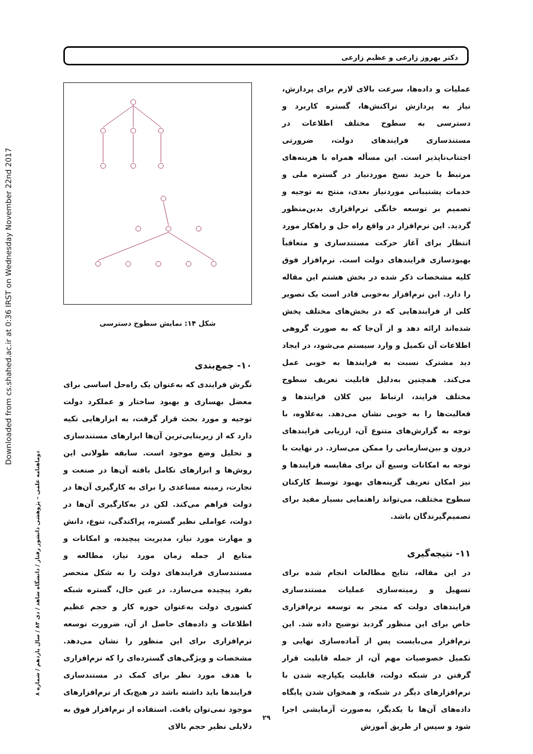Downloaded from cs.shahed.ac.ir at 0:36 IRST on Wednesday November 22nd 2017
دوماهنامه علمی – پژوهشی دانشور رفتار / دانشگاه شاهد / دی ۸۳ / سال یازدهم / شماره ۸
دکتر بهروز زارعی و عظیم زارعی
شکل ۱۴: نمایش سطوح دسترسی
۱۰- جمع‌بندی
نگرش فرایندی که به‌عنوان یک راه‌حل اساسی برای معضل بهسازی و بهبود ساختار و عملکرد دولت توجیه و مورد بحث قرار گرفت، به ابزارهایی تکیه دارد که از زیربنایی‌ترین آن‌ها ابزارهای مستندسازی و تحلیل وضع موجود است. سابقه طولانی این روش‌ها و ابزارهای تکامل یافته آن‌ها در صنعت و تجارت، زمینه مساعدی را برای به کارگیری آن‌ها در دولت فراهم می‌کند. لکن در به‌کارگیری آن‌ها در دولت، عواملی نظیر گستره، پراکندگی، تنوع، دانش و مهارت مورد نیاز، مدیریت پیچیده، و امکانات و منابع از جمله زمان مورد نیاز، مطالعه و مستندسازی فرایندهای دولت را به شکل منحصر بفرد پیچیده می‌سازد. در عین حال، گستره شبکه کشوری دولت به‌عنوان حوزه کار و حجم عظیم اطلاعات و داده‌های حاصل از آن، ضرورت توسعه نرم‌افزاری برای این منظور را نشان می‌دهد. مشخصات و ویژگی‌های گسترده‌ای را که نرم‌افزاری با هدف مورد نظر برای کمک در مستندسازی فرایندها باید داشته باشد در هیچ‌یک از نرم‌افزارهای موجود نمی‌توان یافت. استفاده از نرم‌افزار فوق به دلایلی نظیر حجم بالای
عملیات و داده‌ها، سرعت بالای لازم برای پردازش، نیاز به پردازش تراکنش‌ها، گستره کاربرد و دسترسی به سطوح مختلف اطلاعات در مستندسازی فرایندهای دولت، ضرورتی اجتناب‌ناپذیر است. این مسأله همراه با هزینه‌های مرتبط با خرید نسخ موردنیاز در گستره ملی و خدمات پشتیبانی موردنیاز بعدی، منتج به توجیه و تصمیم بر توسعه خانگی نرم‌افزاری بدین‌منظور گردید. این نرم‌افزار در واقع راه حل و راهکار مورد انتظار برای آغاز حرکت مستندسازی و متعاقباً بهبودسازی فرایندهای دولت است. نرم‌افزار فوق کلیه مشخصات ذکر شده در بخش هشتم این مقاله را دارد. این نرم‌افزار به‌خوبی قادر است یک تصویر کلی از فرایندهایی که در بخش‌های مختلف پخش شده‌اند ارائه دهد و از آن‌جا که به صورت گروهی اطلاعات آن تکمیل و وارد سیستم می‌شود، در ایجاد دید مشترک نسبت به فرایندها به خوبی عمل می‌کند. همچنین به‌دلیل قابلیت تعریف سطوح مختلف فرایند، ارتباط بین کلان فرایندها و فعالیت‌ها را به خوبی نشان می‌دهد. به‌علاوه، با توجه به گزارش‌های متنوع آن، ارزیابی فرایندهای درون و بین‌سازمانی را ممکن می‌سازد. در نهایت با توجه به امکانات وسیع آن برای مقایسه فرایندها و نیز امکان تعریف گزینه‌های بهبود توسط کارکنان سطوح مختلف، می‌تواند راهنمایی بسیار مفید برای تصمیم‌گیرندگان باشد.
۱۱- نتیجه‌گیری
در این مقاله، نتایج مطالعات انجام شده برای تسهیل و زمینه‌سازی عملیات مستندسازی فرایندهای دولت که منجر به توسعه نرم‌افزاری خاص برای این منظور گردید توضیح داده شد. این نرم‌افزار می‌بایست پس از آماده‌سازی نهایی و تکمیل خصوصیات مهم آن، از جمله قابلیت قرار گرفتن در شبکه دولت، قابلیت یکپارچه شدن با نرم‌افزارهای دیگر در شبکه، و همخوان شدن پایگاه داده‌های آن‌ها با یکدیگر، به‌صورت آزمایشی اجرا شود و سپس از طریق آموزش
۲۹